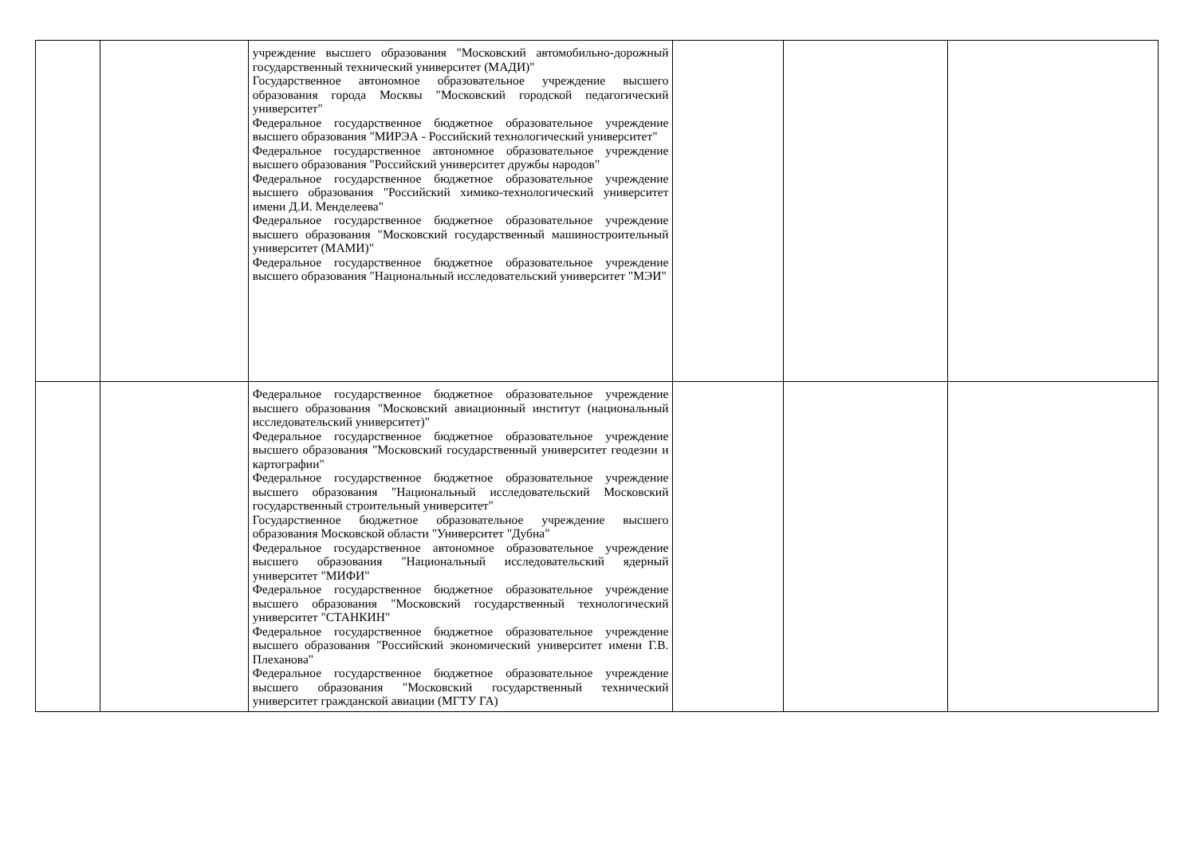| | | учреждение высшего образования "Московский автомобильно-дорожный государственный технический университет (МАДИ)" Государственное автономное образовательное учреждение высшего образования города Москвы "Московский городской педагогический университет" Федеральное государственное бюджетное образовательное учреждение высшего образования "МИРЭА - Российский технологический университет" Федеральное государственное автономное образовательное учреждение высшего образования "Российский университет дружбы народов" Федеральное государственное бюджетное образовательное учреждение высшего образования "Российский химико-технологический университет имени Д.И. Менделеева" Федеральное государственное бюджетное образовательное учреждение высшего образования "Московский государственный машиностроительный университет (МАМИ)" Федеральное государственное бюджетное образовательное учреждение высшего образования "Национальный исследовательский университет "МЭИ" | | | |
| | | Федеральное государственное бюджетное образовательное учреждение высшего образования "Московский авиационный институт (национальный исследовательский университет)" Федеральное государственное бюджетное образовательное учреждение высшего образования "Московский государственный университет геодезии и картографии" Федеральное государственное бюджетное образовательное учреждение высшего образования "Национальный исследовательский Московский государственный строительный университет" Государственное бюджетное образовательное учреждение высшего образования Московской области "Университет "Дубна" Федеральное государственное автономное образовательное учреждение высшего образования "Национальный исследовательский ядерный университет "МИФИ" Федеральное государственное бюджетное образовательное учреждение высшего образования "Московский государственный технологический университет "СТАНКИН" Федеральное государственное бюджетное образовательное учреждение высшего образования "Российский экономический университет имени Г.В. Плеханова" Федеральное государственное бюджетное образовательное учреждение высшего образования "Московский государственный технический университет гражданской авиации (МГТУ ГА) | | | |